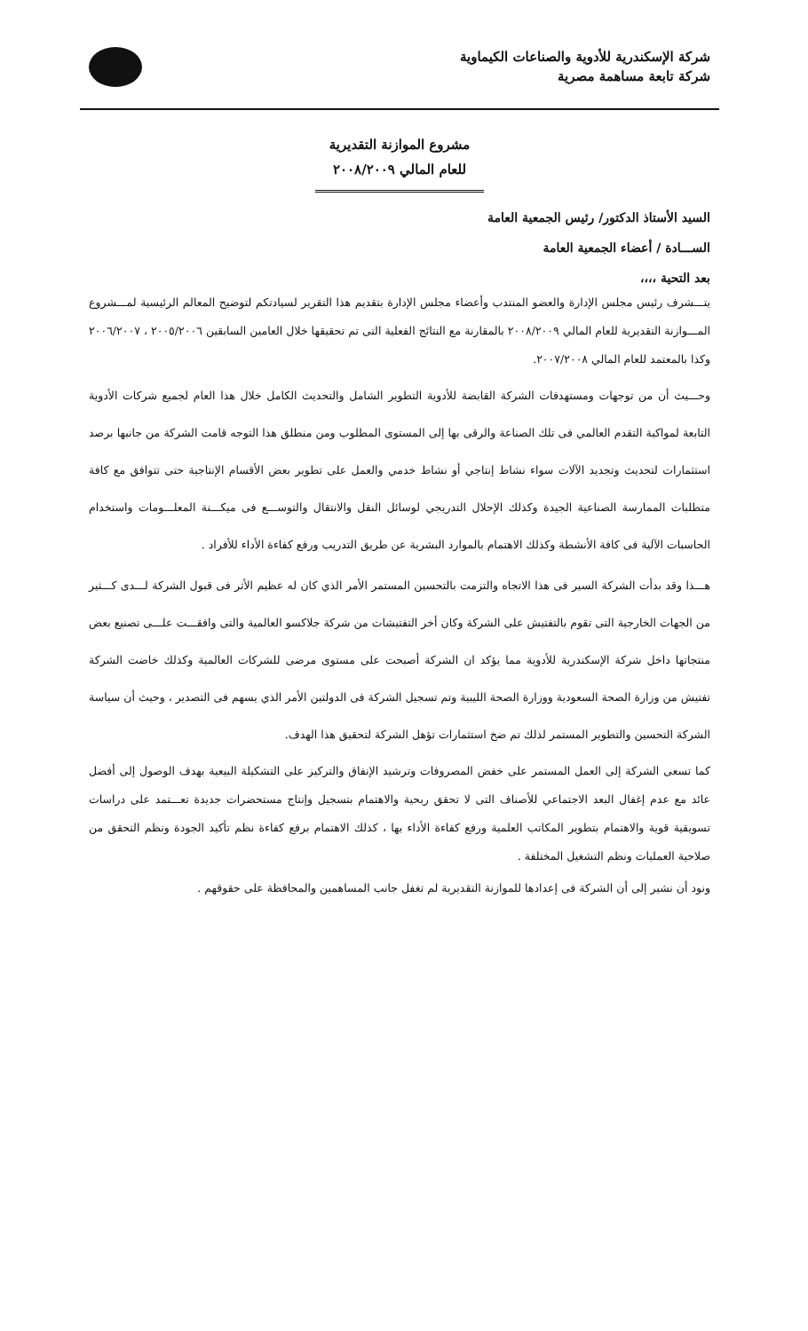شركة الإسكندرية للأدوية والصناعات الكيماوية
شركة تابعة مساهمة مصرية
مشروع الموازنة التقديرية
للعام المالي ٢٠٠٨/٢٠٠٩
السيد الأستاذ الدكتور/ رئيس الجمعية العامة
الســـادة / أعضاء الجمعية العامة
بعد التحية ،،،،
يتـــشرف رئيس مجلس الإدارة والعضو المنتدب وأعضاء مجلس الإدارة بتقديم هذا التقرير لسيادتكم لتوضيح المعالم الرئيسية لمـــشروع المـــوازنة التقديرية للعام المالي ٢٠٠٨/٢٠٠٩ بالمقارنة مع النتائج الفعلية التى تم تحقيقها خلال العامين السابقين ٢٠٠٥/٢٠٠٦ ، ٢٠٠٦/٢٠٠٧ وكذا بالمعتمد للعام المالي ٢٠٠٧/٢٠٠٨.
وحـــيث أن من توجهات ومستهدفات الشركة القابضة للأدوية التطوير الشامل والتحديث الكامل خلال هذا العام لجميع شركات الأدوية التابعة لمواكبة التقدم العالمي فى تلك الصناعة والرقى بها إلى المستوى المطلوب ومن منطلق هذا التوجه قامت الشركة من جانبها برصد استثمارات لتحديث وتجديد الآلات سواء نشاط إنتاجي أو نشاط خدمي والعمل على تطوير بعض الأقسام الإنتاجية حتى تتوافق مع كافة متطلبات الممارسة الصناعية الجيدة وكذلك الإحلال التدريجي لوسائل النقل والانتقال والتوســـع فى ميكـــنة المعلـــومات واستخدام الحاسبات الآلية فى كافة الأنشطة وكذلك الاهتمام بالموارد البشرية عن طريق التدريب ورفع كفاءة الأداء للأفراد .
هـــذا وقد بدأت الشركة السير فى هذا الاتجاه والتزمت بالتحسين المستمر الأمر الذي كان له عظيم الأثر فى قبول الشركة لـــدى كـــثير من الجهات الخارجية التى تقوم بالتفتيش على الشركة وكان أخر التفتيشات من شركة جلاكسو العالمية والتى وافقـــت علـــى تصنيع بعض منتجاتها داخل شركة الإسكندرية للأدوية مما يؤكد ان الشركة أصبحت على مستوى مرضى للشركات العالمية وكذلك خاضت الشركة تفتيش من وزارة الصحة السعودية ووزارة الصحة الليبية وتم تسجيل الشركة فى الدولتين الأمر الذي يسهم فى التصدير ، وحيث أن سياسة الشركة التحسين والتطوير المستمر لذلك تم ضخ استثمارات تؤهل الشركة لتحقيق هذا الهدف.
كما تسعى الشركة إلى العمل المستمر على خفض المصروفات وترشيد الإنفاق والتركيز على التشكيلة البيعية بهدف الوصول إلى أفضل عائد مع عدم إغفال البعد الاجتماعي للأصناف التى لا تحقق ربحية والاهتمام بتسجيل وإنتاج مستحضرات جديدة تعـــتمد على دراسات تسويقية قوية والاهتمام بتطوير المكاتب العلمية ورفع كفاءة الأداء بها ، كذلك الاهتمام برفع كفاءة نظم تأكيد الجودة ونظم التحقق من صلاحية العمليات ونظم التشغيل المختلفة .
ونود أن نشير إلى أن الشركة فى إعدادها للموازنة التقديرية لم تغفل جانب المساهمين والمحافظة على حقوقهم .